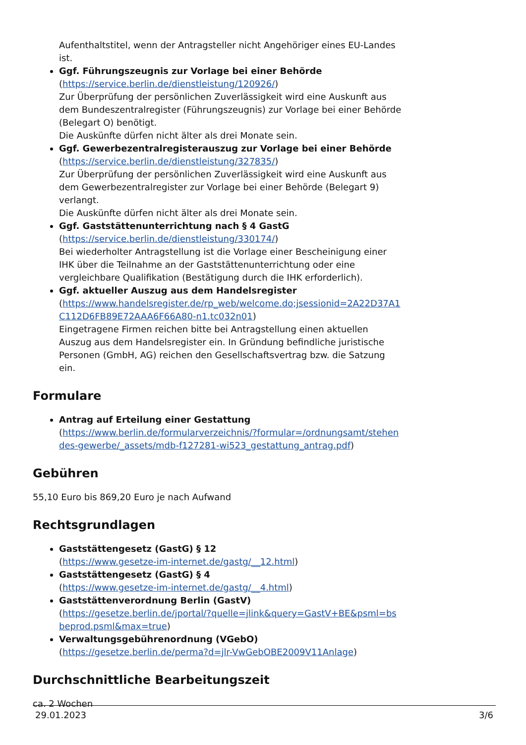Aufenthaltstitel, wenn der Antragsteller nicht Angehöriger eines EU-Landes ist.
Ggf. Führungszeugnis zur Vorlage bei einer Behörde
(https://service.berlin.de/dienstleistung/120926/)
Zur Überprüfung der persönlichen Zuverlässigkeit wird eine Auskunft aus dem Bundeszentralregister (Führungszeugnis) zur Vorlage bei einer Behörde (Belegart O) benötigt.
Die Auskünfte dürfen nicht älter als drei Monate sein.
Ggf. Gewerbezentralregisterauszug zur Vorlage bei einer Behörde
(https://service.berlin.de/dienstleistung/327835/)
Zur Überprüfung der persönlichen Zuverlässigkeit wird eine Auskunft aus dem Gewerbezentralregister zur Vorlage bei einer Behörde (Belegart 9) verlangt.
Die Auskünfte dürfen nicht älter als drei Monate sein.
Ggf. Gaststättenunterrichtung nach § 4 GastG
(https://service.berlin.de/dienstleistung/330174/)
Bei wiederholter Antragstellung ist die Vorlage einer Bescheinigung einer IHK über die Teilnahme an der Gaststättenunterrichtung oder eine vergleichbare Qualifikation (Bestätigung durch die IHK erforderlich).
Ggf. aktueller Auszug aus dem Handelsregister
(https://www.handelsregister.de/rp_web/welcome.do;jsessionid=2A22D37A1C112D6FB89E72AAA6F66A80-n1.tc032n01)
Eingetragene Firmen reichen bitte bei Antragstellung einen aktuellen Auszug aus dem Handelsregister ein. In Gründung befindliche juristische Personen (GmbH, AG) reichen den Gesellschaftsvertrag bzw. die Satzung ein.
Formulare
Antrag auf Erteilung einer Gestattung
(https://www.berlin.de/formularverzeichnis/?formular=/ordnungsamt/stehendes-gewerbe/_assets/mdb-f127281-wi523_gestattung_antrag.pdf)
Gebühren
55,10 Euro bis 869,20 Euro je nach Aufwand
Rechtsgrundlagen
Gaststättengesetz (GastG) § 12
(https://www.gesetze-im-internet.de/gastg/__12.html)
Gaststättengesetz (GastG) § 4
(https://www.gesetze-im-internet.de/gastg/__4.html)
Gaststättenverordnung Berlin (GastV)
(https://gesetze.berlin.de/jportal/?quelle=jlink&query=GastV+BE&psml=bsbeprod.psml&max=true)
Verwaltungsgebührenordnung (VGebO)
(https://gesetze.berlin.de/perma?d=jlr-VwGebOBE2009V11Anlage)
Durchschnittliche Bearbeitungszeit
ca. 2 Wochen
29.01.2023 3/6